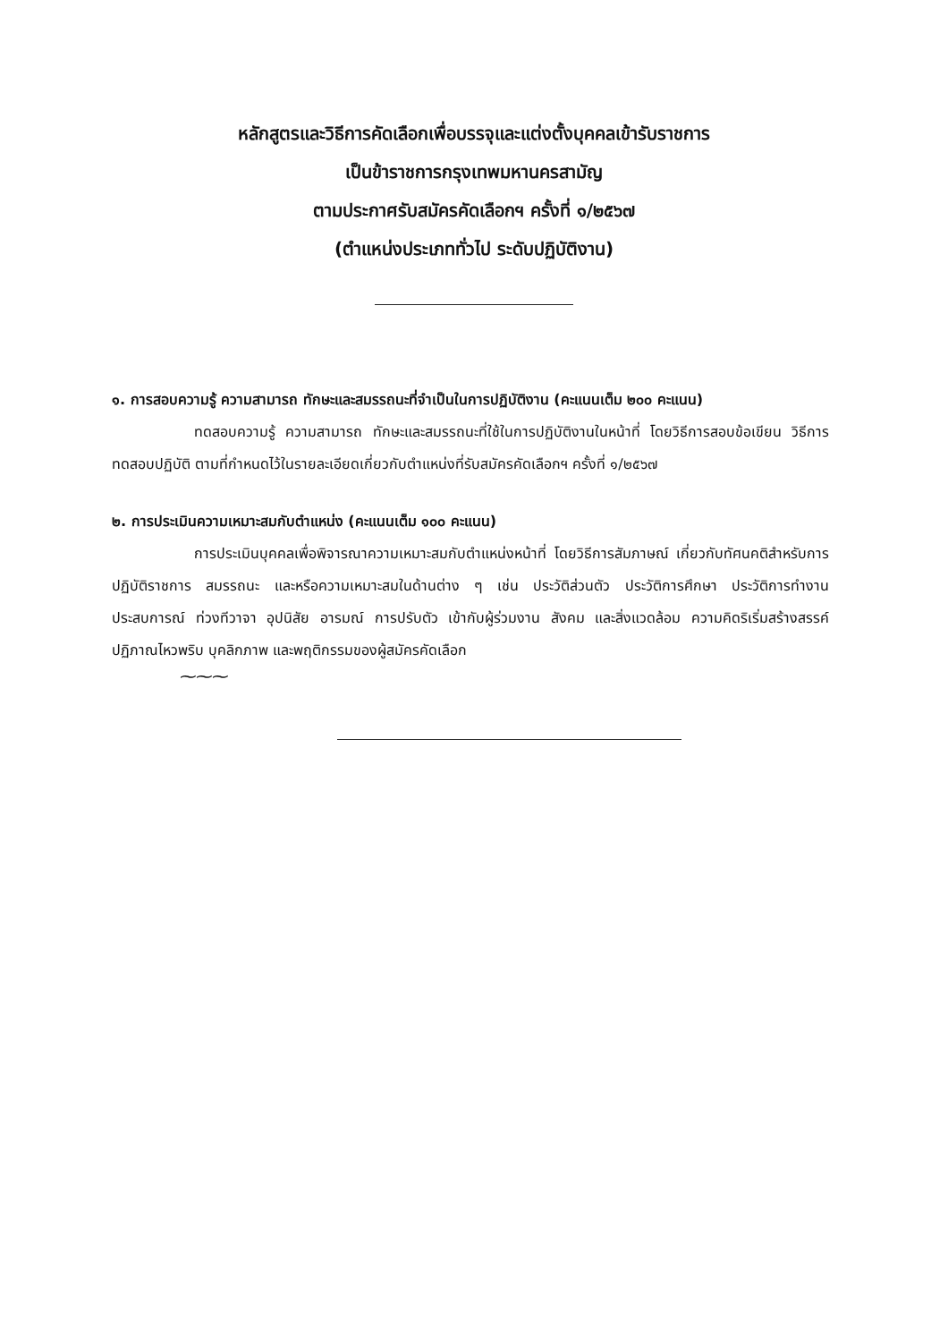หลักสูตรและวิธีการคัดเลือกเพื่อบรรจุและแต่งตั้งบุคคลเข้ารับราชการ
เป็นข้าราชการกรุงเทพมหานครสามัญ
ตามประกาศรับสมัครคัดเลือกฯ ครั้งที่ ๑/๒๕๖๗
(ตำแหน่งประเภททั่วไป ระดับปฏิบัติงาน)
๑. การสอบความรู้ ความสามารถ ทักษะและสมรรถนะที่จำเป็นในการปฏิบัติงาน (คะแนนเต็ม ๒๐๐ คะแนน)
ทดสอบความรู้ ความสามารถ ทักษะและสมรรถนะที่ใช้ในการปฏิบัติงานในหน้าที่ โดยวิธีการสอบข้อเขียน วิธีการทดสอบปฏิบัติ ตามที่กำหนดไว้ในรายละเอียดเกี่ยวกับตำแหน่งที่รับสมัครคัดเลือกฯ ครั้งที่ ๑/๒๕๖๗
๒. การประเมินความเหมาะสมกับตำแหน่ง (คะแนนเต็ม ๑๐๐ คะแนน)
การประเมินบุคคลเพื่อพิจารณาความเหมาะสมกับตำแหน่งหน้าที่ โดยวิธีการสัมภาษณ์ เกี่ยวกับทัศนคติสำหรับการปฏิบัติราชการ สมรรถนะ และหรือความเหมาะสมในด้านต่าง ๆ เช่น ประวัติส่วนตัว ประวัติการศึกษา ประวัติการทำงาน ประสบการณ์ ท่วงทีวาจา อุปนิสัย อารมณ์ การปรับตัว เข้ากับผู้ร่วมงาน สังคม และสิ่งแวดล้อม ความคิดริเริ่มสร้างสรรค์ ปฏิภาณไหวพริบ บุคลิกภาพ และพฤติกรรมของผู้สมัครคัดเลือก
⁓⁓⁓